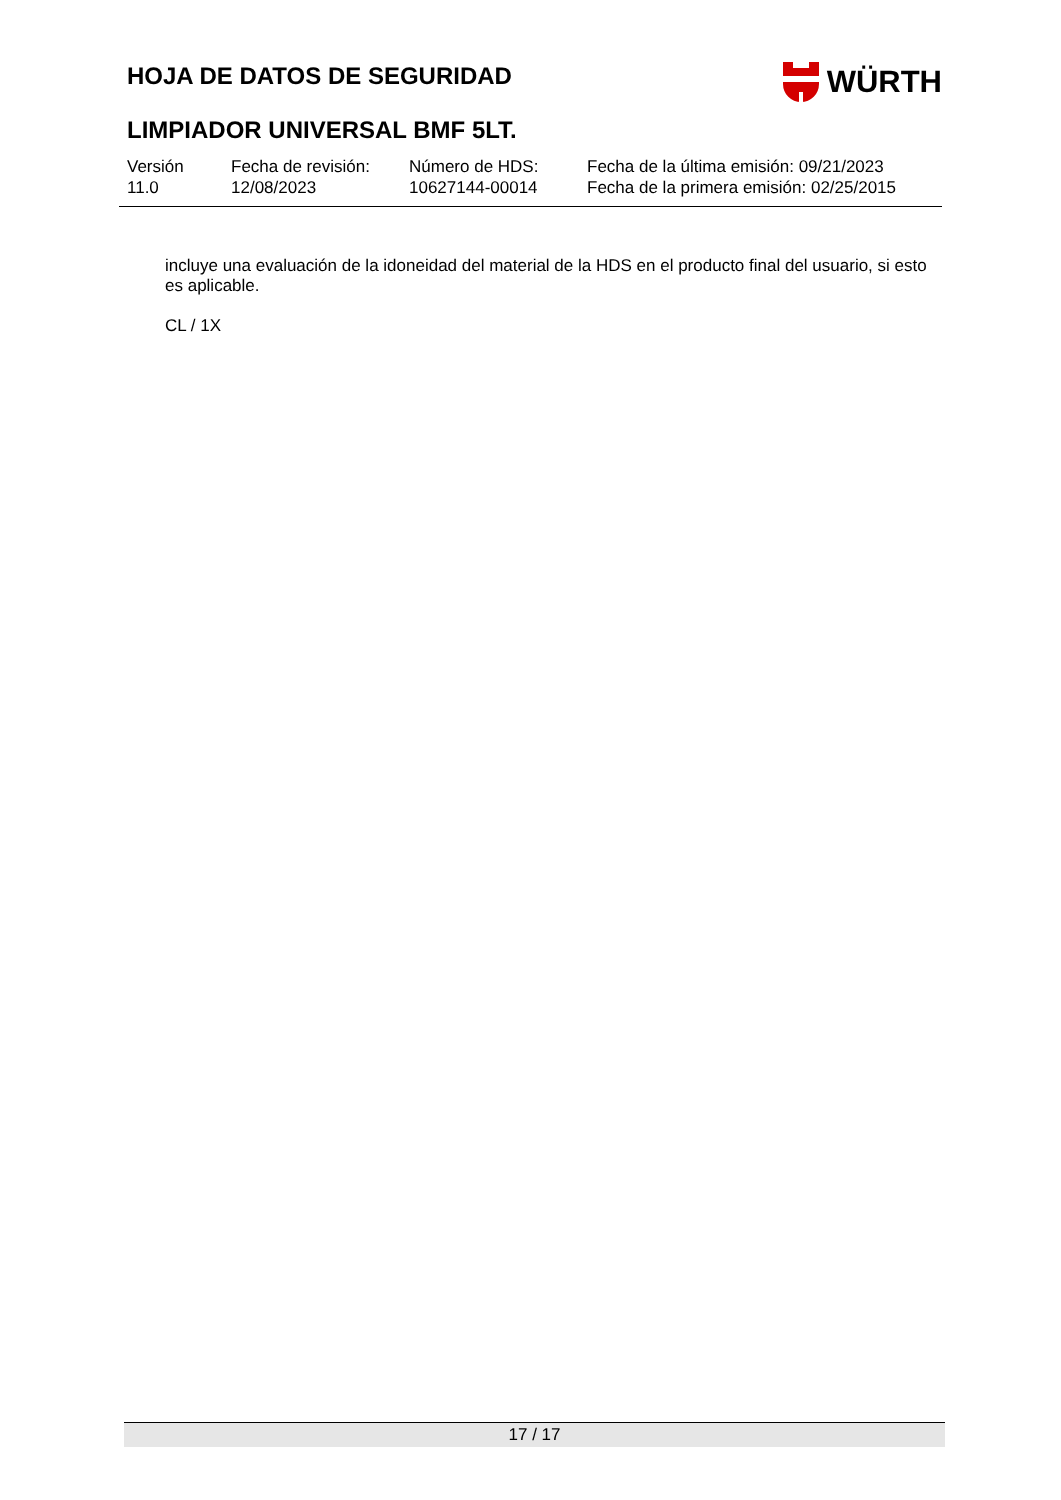HOJA DE DATOS DE SEGURIDAD
WÜRTH
LIMPIADOR UNIVERSAL BMF 5LT.
| Versión 11.0 | Fecha de revisión: 12/08/2023 | Número de HDS: 10627144-00014 | Fecha de la última emisión: 09/21/2023 Fecha de la primera emisión: 02/25/2015 |
incluye una evaluación de la idoneidad del material de la HDS en el producto final del usuario, si esto es aplicable.
CL / 1X
17 / 17